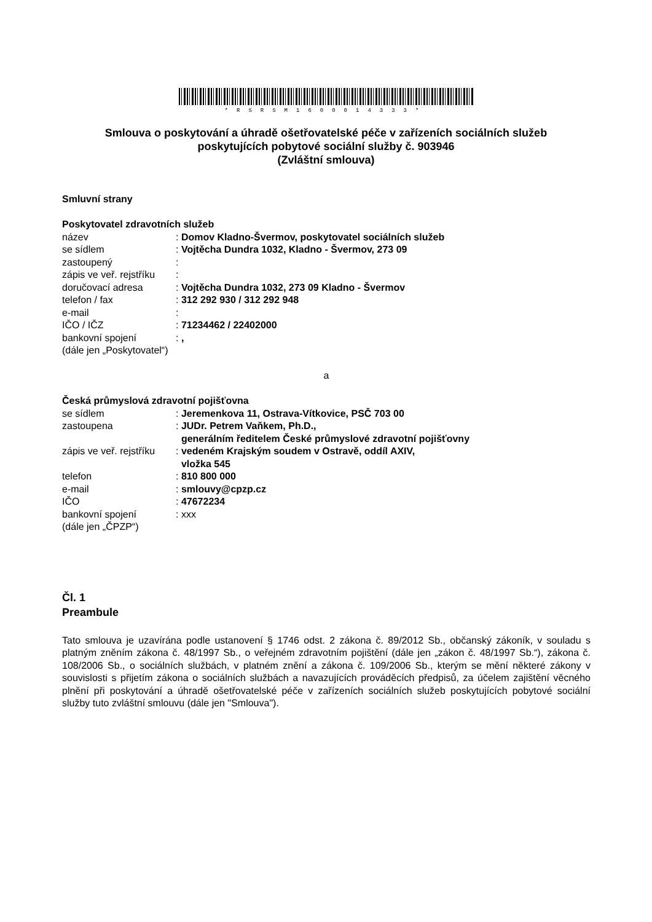*RSRSM1600014333*
Smlouva o poskytování a úhradě ošetřovatelské péče v zařízeních sociálních služeb
poskytujících pobytové sociální služby č. 903946
(Zvláštní smlouva)
Smluvní strany
Poskytovatel zdravotních služeb
název: Domov Kladno-Švermov, poskytovatel sociálních služeb
se sídlem: Vojtěcha Dundra 1032, Kladno - Švermov, 273 09
zastoupený:
zápis ve veř. rejstříku:
doručovací adresa: Vojtěcha Dundra 1032, 273 09 Kladno - Švermov
telefon / fax: 312 292 930 / 312 292 948
e-mail:
IČO / IČZ: 71234462 / 22402000
bankovní spojení: ,
(dále jen „Poskytovatel“)
a
Česká průmyslová zdravotní pojišťovna
se sídlem: Jeremenkova 11, Ostrava-Vítkovice, PSČ 703 00
zastoupena: JUDr. Petrem Vaňkem, Ph.D.,
generálním ředitelem České průmyslové zdravotní pojišťovny
zápis ve veř. rejstříku: vedeném Krajským soudem v Ostravě, oddíl AXIV,
vložka 545
telefon: 810 800 000
e-mail: smlouvy@cpzp.cz
IČO: 47672234
bankovní spojení: xxx
(dále jen „ČPZP“)
Čl. 1
Preambule
Tato smlouva je uzavírána podle ustanovení § 1746 odst. 2 zákona č. 89/2012 Sb., občanský zákoník, v souladu s platným zněním zákona č. 48/1997 Sb., o veřejném zdravotním pojištění (dále jen „zákon č. 48/1997 Sb.“), zákona č. 108/2006 Sb., o sociálních službách, v platném znění a zákona č. 109/2006 Sb., kterým se mění některé zákony v souvislosti s přijetím zákona o sociálních službách a navazujících prováděcích předpisů, za účelem zajištění věcného plnění při poskytování a úhradě ošetřovatelské péče v zařízeních sociálních služeb poskytujících pobytové sociální služby tuto zvláštní smlouvu (dále jen "Smlouva").